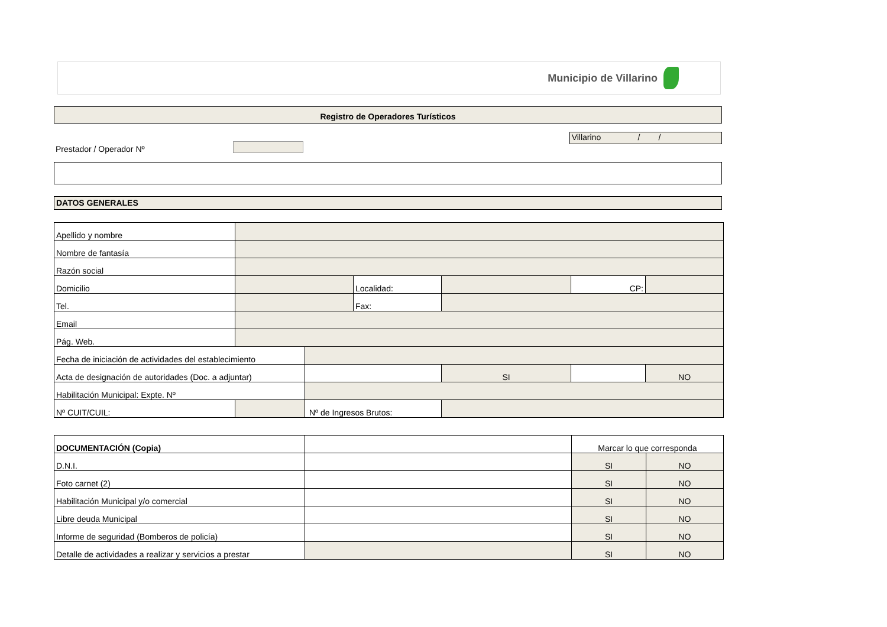Municipio de Villarino
Registro de Operadores Turísticos
Prestador / Operador Nº
Villarino / /
DATOS GENERALES
| Apellido y nombre | | | | | | |
| Nombre de fantasía | | | | | | |
| Razón social | | | | | | |
| Domicilio | | | Localidad: | | CP: | |
| Tel. | | | Fax: | | | |
| Email | | | | | | |
| Pág. Web. | | | | | | |
| Fecha de iniciación de actividades del establecimiento | | | | | | |
| Acta de designación de autoridades (Doc. a adjuntar) | | | | SI | | NO |
| Habilitación Municipal: Expte. Nº | | | | | | |
| Nº CUIT/CUIL: | | Nº de Ingresos Brutos: | | | | |
| DOCUMENTACIÓN (Copia) | | Marcar lo que corresponda | |
| D.N.I. | | SI | NO |
| Foto carnet (2) | | SI | NO |
| Habilitación Municipal y/o comercial | | SI | NO |
| Libre deuda Municipal | | SI | NO |
| Informe de seguridad (Bomberos de policía) | | SI | NO |
| Detalle de actividades a realizar y servicios a prestar | | SI | NO |